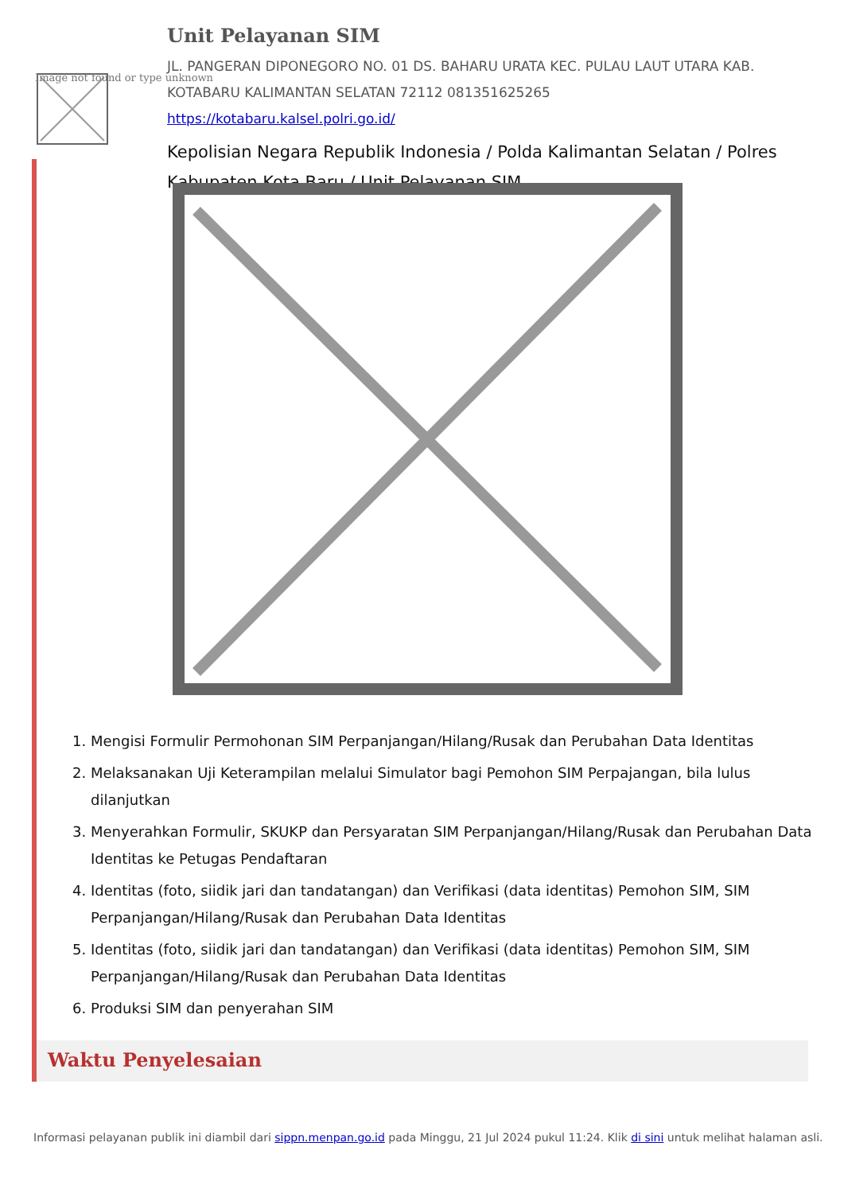Image not found or type unknown
Unit Pelayanan SIM
JL. PANGERAN DIPONEGORO NO. 01 DS. BAHARU URATA KEC. PULAU LAUT UTARA KAB. KOTABARU KALIMANTAN SELATAN 72112 081351625265
https://kotabaru.kalsel.polri.go.id/
Kepolisian Negara Republik Indonesia / Polda Kalimantan Selatan / Polres Kabupaten Kota Baru / Unit Pelayanan SIM
1. Mengisi Formulir Permohonan SIM Perpanjangan/Hilang/Rusak dan Perubahan Data Identitas
2. Melaksanakan Uji Keterampilan melalui Simulator bagi Pemohon SIM Perpajangan, bila lulus dilanjutkan
3. Menyerahkan Formulir, SKUKP dan Persyaratan SIM Perpanjangan/Hilang/Rusak dan Perubahan Data Identitas ke Petugas Pendaftaran
4. Identitas (foto, siidik jari dan tandatangan) dan Verifikasi (data identitas) Pemohon SIM, SIM Perpanjangan/Hilang/Rusak dan Perubahan Data Identitas
5. Identitas (foto, siidik jari dan tandatangan) dan Verifikasi (data identitas) Pemohon SIM, SIM Perpanjangan/Hilang/Rusak dan Perubahan Data Identitas
6. Produksi SIM dan penyerahan SIM
Waktu Penyelesaian
Informasi pelayanan publik ini diambil dari sippn.menpan.go.id pada Minggu, 21 Jul 2024 pukul 11:24. Klik di sini untuk melihat halaman asli.